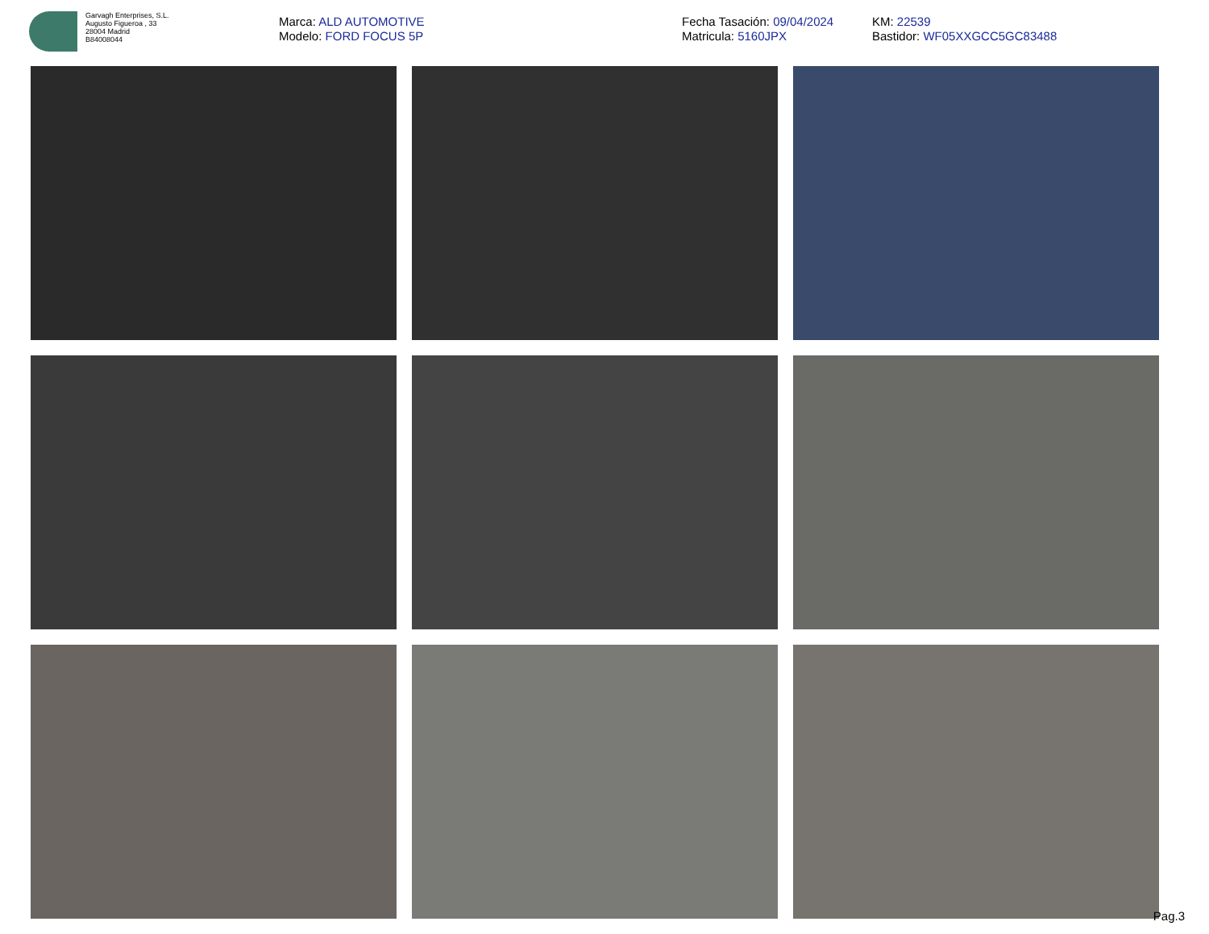Garvagh Enterprises, S.L.
Augusto Figueroa , 33
28004 Madrid
B84008044
Marca: ALD AUTOMOTIVE
Modelo: FORD FOCUS 5P
Fecha Tasación: 09/04/2024
Matricula: 5160JPX
KM: 22539
Bastidor: WF05XXGCC5GC83488
Pag.3